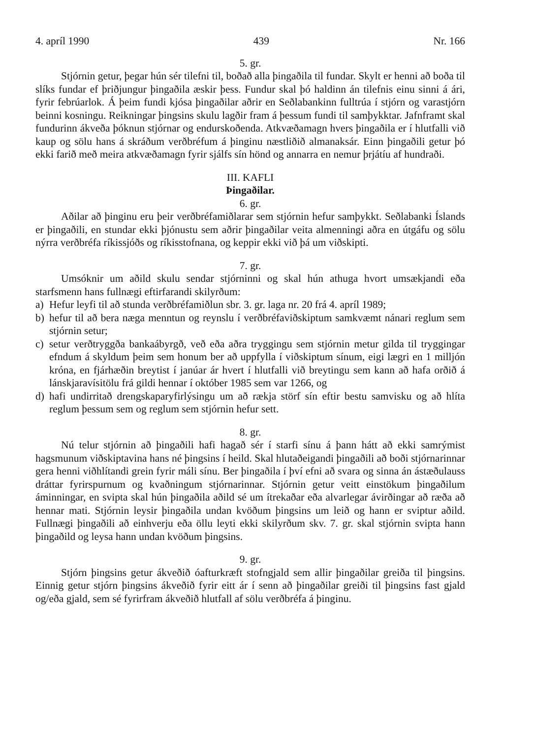4. apríl 1990 439 Nr. 166
5. gr.
Stjórnin getur, þegar hún sér tilefni til, boðað alla þingaðila til fundar. Skylt er henni að boða til slíks fundar ef þriðjungur þingaðila æskir þess. Fundur skal þó haldinn án tilefnis einu sinni á ári, fyrir febrúarlok. Á þeim fundi kjósa þingaðilar aðrir en Seðlabankinn fulltrúa í stjórn og varastjórn beinni kosningu. Reikningar þingsins skulu lagðir fram á þessum fundi til samþykktar. Jafnframt skal fundurinn ákveða þóknun stjórnar og endurskoðenda. Atkvæðamagn hvers þingaðila er í hlutfalli við kaup og sölu hans á skráðum verðbréfum á þinginu næstliðið almanaksár. Einn þingaðili getur þó ekki farið með meira atkvæðamagn fyrir sjálfs sín hönd og annarra en nemur þrjátíu af hundraði.
III. KAFLI
Þingaðilar.
6. gr.
Aðilar að þinginu eru þeir verðbréfamiðlarar sem stjórnin hefur samþykkt. Seðlabanki Íslands er þingaðili, en stundar ekki þjónustu sem aðrir þingaðilar veita almenningi aðra en útgáfu og sölu nýrra verðbréfa ríkissjóðs og ríkisstofnana, og keppir ekki við þá um viðskipti.
7. gr.
Umsóknir um aðild skulu sendar stjórninni og skal hún athuga hvort umsækjandi eða starfsmenn hans fullnægi eftirfarandi skilyrðum:
a) Hefur leyfi til að stunda verðbréfamiðlun sbr. 3. gr. laga nr. 20 frá 4. apríl 1989;
b) hefur til að bera næga menntun og reynslu í verðbréfaviðskiptum samkvæmt nánari reglum sem stjórnin setur;
c) setur verðtryggða bankaábyrgð, veð eða aðra tryggingu sem stjórnin metur gilda til tryggingar efndum á skyldum þeim sem honum ber að uppfylla í viðskiptum sínum, eigi lægri en 1 milljón króna, en fjárhæðin breytist í janúar ár hvert í hlutfalli við breytingu sem kann að hafa orðið á lánskjaravísitölu frá gildi hennar í október 1985 sem var 1266, og
d) hafi undirritað drengskaparyfirlýsingu um að rækja störf sín eftir bestu samvisku og að hlíta reglum þessum sem og reglum sem stjórnin hefur sett.
8. gr.
Nú telur stjórnin að þingaðili hafi hagað sér í starfi sínu á þann hátt að ekki samrýmist hagsmunum viðskiptavina hans né þingsins í heild. Skal hlutaðeigandi þingaðili að boði stjórnarinnar gera henni viðhlítandi grein fyrir máli sínu. Ber þingaðila í því efni að svara og sinna án ástæðulauss dráttar fyrirspurnum og kvaðningum stjórnarinnar. Stjórnin getur veitt einstökum þingaðilum áminningar, en svipta skal hún þingaðila aðild sé um ítrekaðar eða alvarlegar ávirðingar að ræða að hennar mati. Stjórnin leysir þingaðila undan kvöðum þingsins um leið og hann er sviptur aðild. Fullnægi þingaðili að einhverju eða öllu leyti ekki skilyrðum skv. 7. gr. skal stjórnin svipta hann þingaðild og leysa hann undan kvöðum þingsins.
9. gr.
Stjórn þingsins getur ákveðið óafturkræft stofngjald sem allir þingaðilar greiða til þingsins. Einnig getur stjórn þingsins ákveðið fyrir eitt ár í senn að þingaðilar greiði til þingsins fast gjald og/eða gjald, sem sé fyrirfram ákveðið hlutfall af sölu verðbréfa á þinginu.